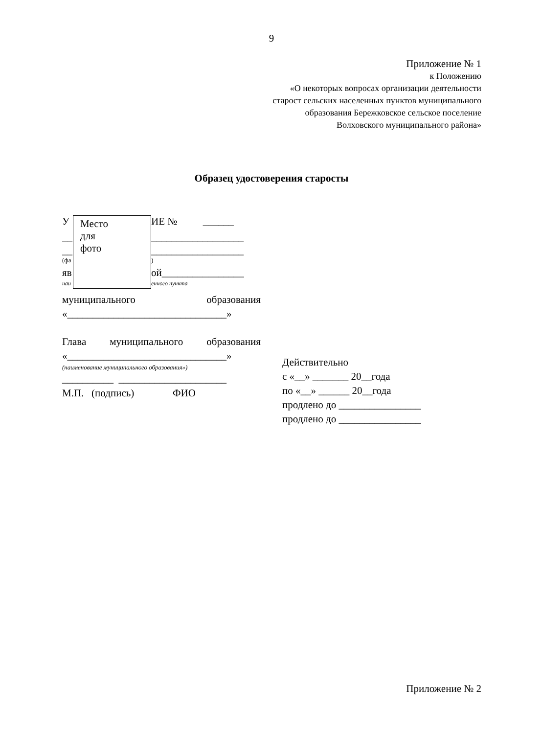9
Приложение № 1
к Положению
«О некоторых вопросах организации деятельности
старост сельских населенных пунктов муниципального
образования Бережковское сельское поселение
Волховского муниципального района»
Образец удостоверения старосты
У
Место
для
фото
ИЕ № ______
__
__________________
__
__________________
(фа
)
яв
ой________________
наи
енного пункта
муниципального образования
«_______________________________»
Глава муниципального образования
«_______________________________»
(наименование муниципального образования»)
__________ _____________________
М.П. (подпись) ФИО
Действительно
с «__» _______ 20__года
по «__» ______ 20__года
продлено до ________________
продлено до ________________
Приложение № 2